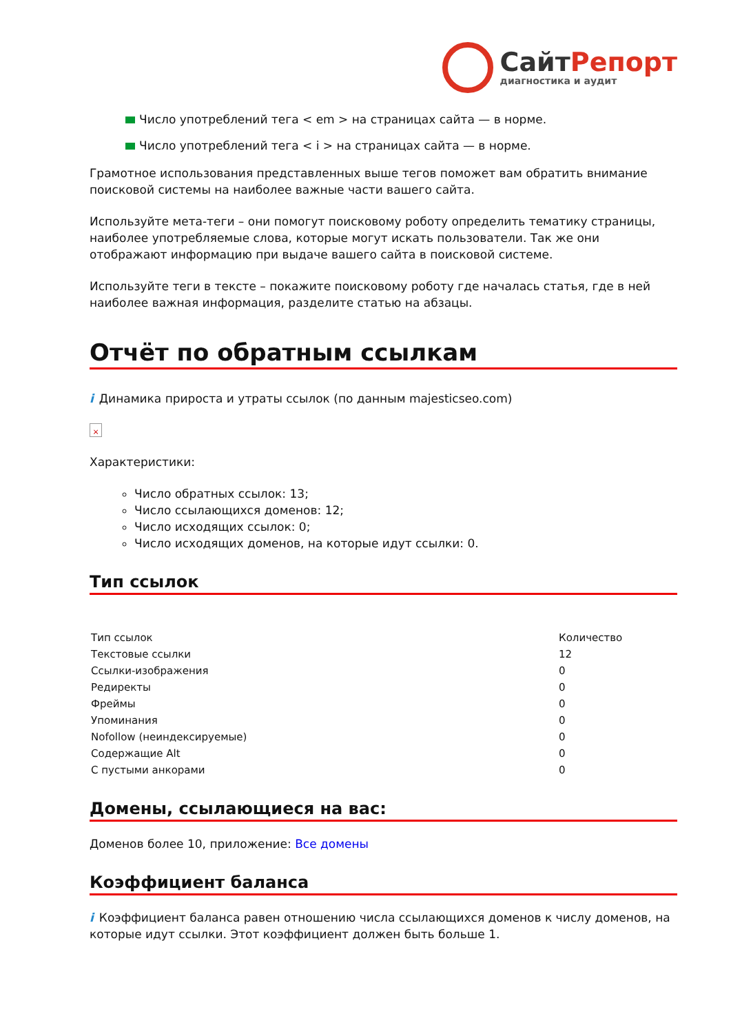Сайт Репорт
диагностика и аудит
Число употреблений тега < em > на страницах сайта — в норме.
Число употреблений тега < i > на страницах сайта — в норме.
Грамотное использования представленных выше тегов поможет вам обратить внимание поисковой системы на наиболее важные части вашего сайта.
Используйте мета-теги – они помогут поисковому роботу определить тематику страницы, наиболее употребляемые слова, которые могут искать пользователи. Так же они отображают информацию при выдаче вашего сайта в поисковой системе.
Используйте теги в тексте – покажите поисковому роботу где началась статья, где в ней наиболее важная информация, разделите статью на абзацы.
Отчёт по обратным ссылкам
i Динамика прироста и утраты ссылок (по данным majesticseo.com)
×
Характеристики:
Число обратных ссылок: 13;
Число ссылающихся доменов: 12;
Число исходящих ссылок: 0;
Число исходящих доменов, на которые идут ссылки: 0.
Тип ссылок
| Тип ссылок | Количество |
| --- | --- |
| Текстовые ссылки | 12 |
| Ссылки-изображения | 0 |
| Редиректы | 0 |
| Фреймы | 0 |
| Упоминания | 0 |
| Nofollow (неиндексируемые) | 0 |
| Содержащие Alt | 0 |
| С пустыми анкорами | 0 |
Домены, ссылающиеся на вас:
Доменов более 10, приложение: Все домены
Коэффициент баланса
i Коэффициент баланса равен отношению числа ссылающихся доменов к числу доменов, на которые идут ссылки. Этот коэффициент должен быть больше 1.